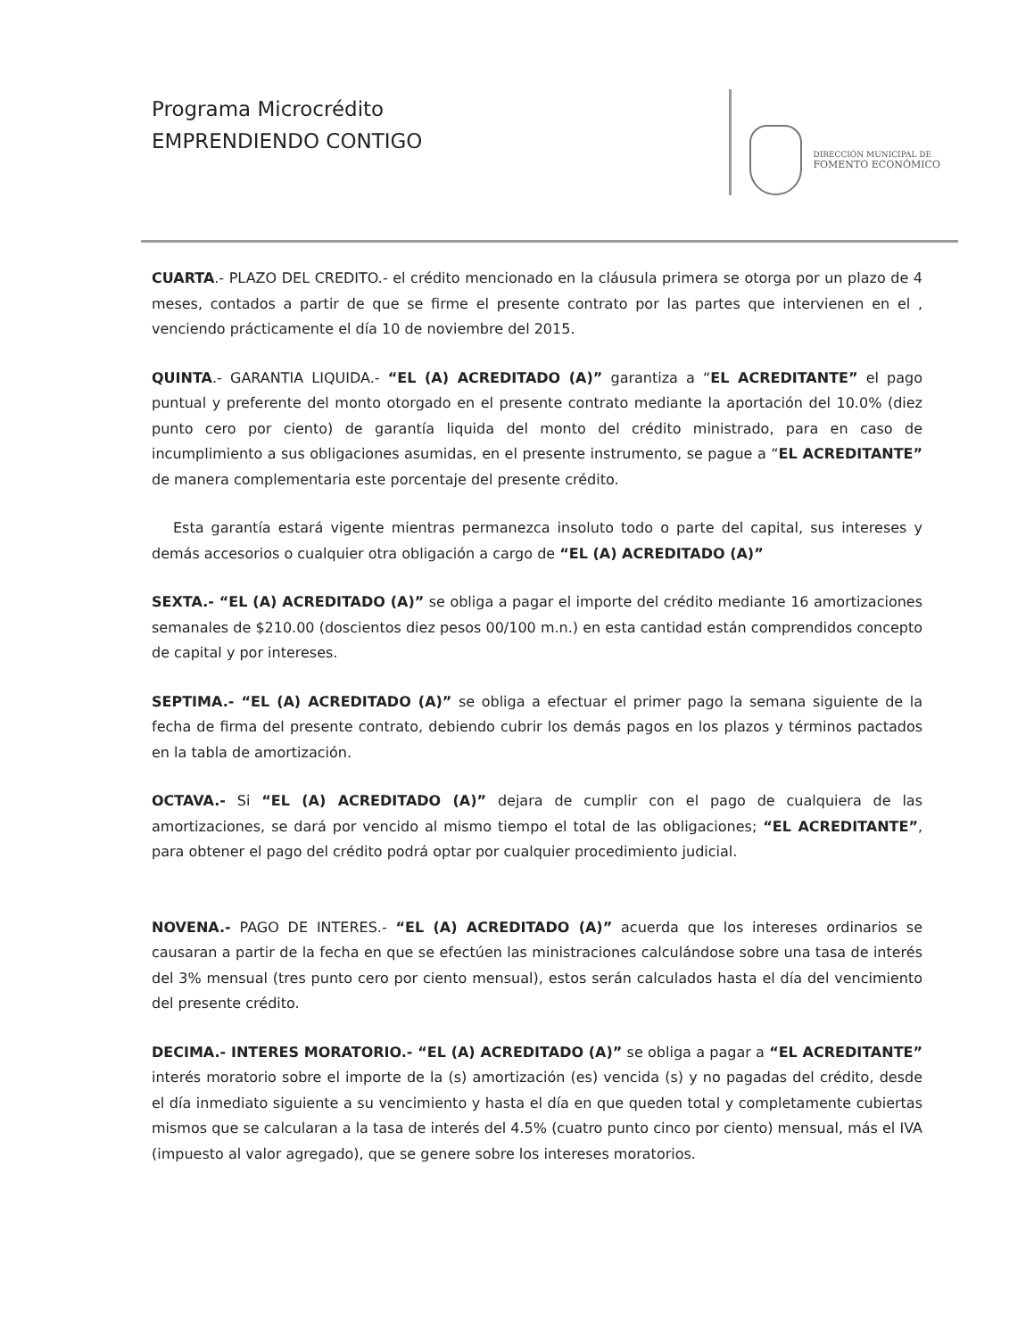Programa Microcrédito
EMPRENDIENDO CONTIGO
DIRECCIÓN MUNICIPAL DE
FOMENTO ECONÓMICO
CUARTA.- PLAZO DEL CREDITO.- el crédito mencionado en la cláusula primera se otorga por un plazo de 4 meses, contados a partir de que se firme el presente contrato por las partes que intervienen en el , venciendo prácticamente el día 10 de noviembre del 2015.
QUINTA.- GARANTIA LIQUIDA.- “EL (A) ACREDITADO (A)” garantiza a “EL ACREDITANTE” el pago puntual y preferente del monto otorgado en el presente contrato mediante la aportación del 10.0% (diez punto cero por ciento) de garantía liquida del monto del crédito ministrado, para en caso de incumplimiento a sus obligaciones asumidas, en el presente instrumento, se pague a “EL ACREDITANTE” de manera complementaria este porcentaje del presente crédito.
Esta garantía estará vigente mientras permanezca insoluto todo o parte del capital, sus intereses y demás accesorios o cualquier otra obligación a cargo de “EL (A) ACREDITADO (A)”
SEXTA.- “EL (A) ACREDITADO (A)” se obliga a pagar el importe del crédito mediante 16 amortizaciones semanales de $210.00 (doscientos diez pesos 00/100 m.n.) en esta cantidad están comprendidos concepto de capital y por intereses.
SEPTIMA.- “EL (A) ACREDITADO (A)” se obliga a efectuar el primer pago la semana siguiente de la fecha de firma del presente contrato, debiendo cubrir los demás pagos en los plazos y términos pactados en la tabla de amortización.
OCTAVA.- Si “EL (A) ACREDITADO (A)” dejara de cumplir con el pago de cualquiera de las amortizaciones, se dará por vencido al mismo tiempo el total de las obligaciones; “EL ACREDITANTE”, para obtener el pago del crédito podrá optar por cualquier procedimiento judicial.
NOVENA.- PAGO DE INTERES.- “EL (A) ACREDITADO (A)” acuerda que los intereses ordinarios se causaran a partir de la fecha en que se efectúen las ministraciones calculándose sobre una tasa de interés del 3% mensual (tres punto cero por ciento mensual), estos serán calculados hasta el día del vencimiento del presente crédito.
DECIMA.- INTERES MORATORIO.- “EL (A) ACREDITADO (A)” se obliga a pagar a “EL ACREDITANTE” interés moratorio sobre el importe de la (s) amortización (es) vencida (s) y no pagadas del crédito, desde el día inmediato siguiente a su vencimiento y hasta el día en que queden total y completamente cubiertas mismos que se calcularan a la tasa de interés del 4.5% (cuatro punto cinco por ciento) mensual, más el IVA (impuesto al valor agregado), que se genere sobre los intereses moratorios.